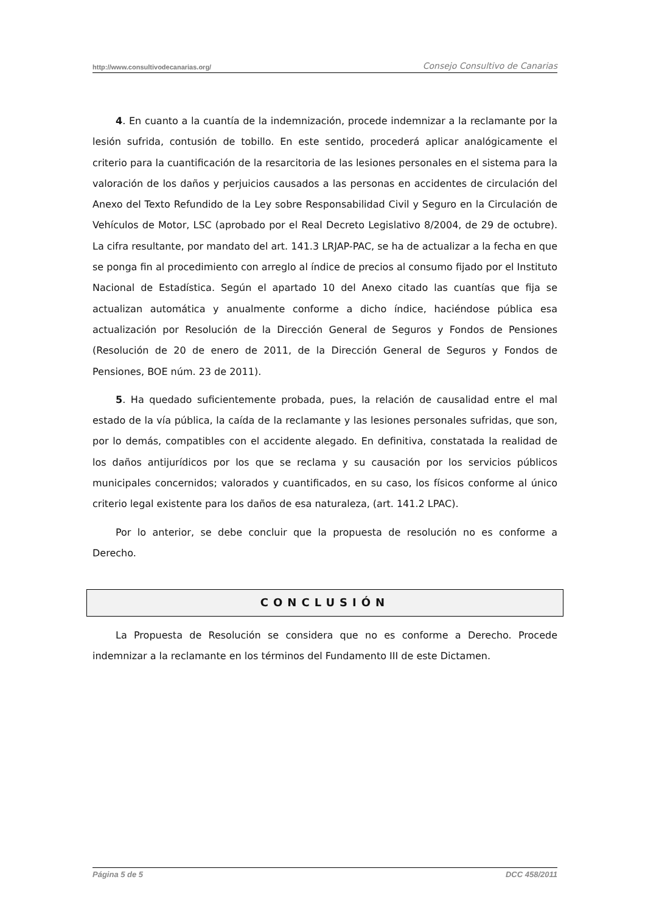http://www.consultivodecanarias.org/ Consejo Consultivo de Canarias
4. En cuanto a la cuantía de la indemnización, procede indemnizar a la reclamante por la lesión sufrida, contusión de tobillo. En este sentido, procederá aplicar analógicamente el criterio para la cuantificación de la resarcitoria de las lesiones personales en el sistema para la valoración de los daños y perjuicios causados a las personas en accidentes de circulación del Anexo del Texto Refundido de la Ley sobre Responsabilidad Civil y Seguro en la Circulación de Vehículos de Motor, LSC (aprobado por el Real Decreto Legislativo 8/2004, de 29 de octubre). La cifra resultante, por mandato del art. 141.3 LRJAP-PAC, se ha de actualizar a la fecha en que se ponga fin al procedimiento con arreglo al índice de precios al consumo fijado por el Instituto Nacional de Estadística. Según el apartado 10 del Anexo citado las cuantías que fija se actualizan automática y anualmente conforme a dicho índice, haciéndose pública esa actualización por Resolución de la Dirección General de Seguros y Fondos de Pensiones (Resolución de 20 de enero de 2011, de la Dirección General de Seguros y Fondos de Pensiones, BOE núm. 23 de 2011).
5. Ha quedado suficientemente probada, pues, la relación de causalidad entre el mal estado de la vía pública, la caída de la reclamante y las lesiones personales sufridas, que son, por lo demás, compatibles con el accidente alegado. En definitiva, constatada la realidad de los daños antijurídicos por los que se reclama y su causación por los servicios públicos municipales concernidos; valorados y cuantificados, en su caso, los físicos conforme al único criterio legal existente para los daños de esa naturaleza, (art. 141.2 LPAC).
Por lo anterior, se debe concluir que la propuesta de resolución no es conforme a Derecho.
CONCLUSIÓN
La Propuesta de Resolución se considera que no es conforme a Derecho. Procede indemnizar a la reclamante en los términos del Fundamento III de este Dictamen.
Página 5 de 5 DCC 458/2011